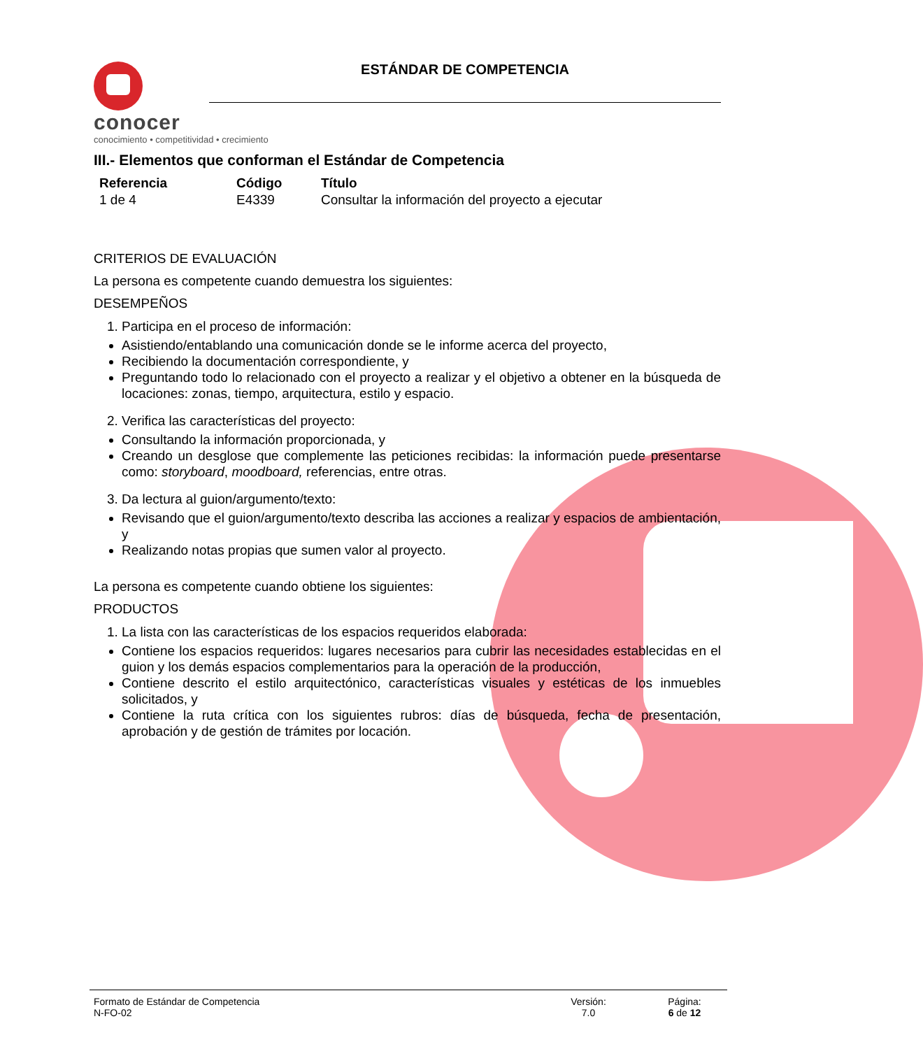conocer
conocimiento • competitividad • crecimiento
ESTÁNDAR DE COMPETENCIA
III.- Elementos que conforman el Estándar de Competencia
| Referencia | Código | Título |
| --- | --- | --- |
| 1 de 4 | E4339 | Consultar la información del proyecto a ejecutar |
CRITERIOS DE EVALUACIÓN
La persona es competente cuando demuestra los siguientes:
DESEMPEÑOS
1. Participa en el proceso de información:
Asistiendo/entablando una comunicación donde se le informe acerca del proyecto,
Recibiendo la documentación correspondiente, y
Preguntando todo lo relacionado con el proyecto a realizar y el objetivo a obtener en la búsqueda de locaciones: zonas, tiempo, arquitectura, estilo y espacio.
2. Verifica las características del proyecto:
Consultando la información proporcionada, y
Creando un desglose que complemente las peticiones recibidas: la información puede presentarse como: storyboard, moodboard, referencias, entre otras.
3. Da lectura al guion/argumento/texto:
Revisando que el guion/argumento/texto describa las acciones a realizar y espacios de ambientación, y
Realizando notas propias que sumen valor al proyecto.
La persona es competente cuando obtiene los siguientes:
PRODUCTOS
1. La lista con las características de los espacios requeridos elaborada:
Contiene los espacios requeridos: lugares necesarios para cubrir las necesidades establecidas en el guion y los demás espacios complementarios para la operación de la producción,
Contiene descrito el estilo arquitectónico, características visuales y estéticas de los inmuebles solicitados, y
Contiene la ruta crítica con los siguientes rubros: días de búsqueda, fecha de presentación, aprobación y de gestión de trámites por locación.
Formato de Estándar de Competencia
N-FO-02
Versión:
7.0
Página:
6 de 12